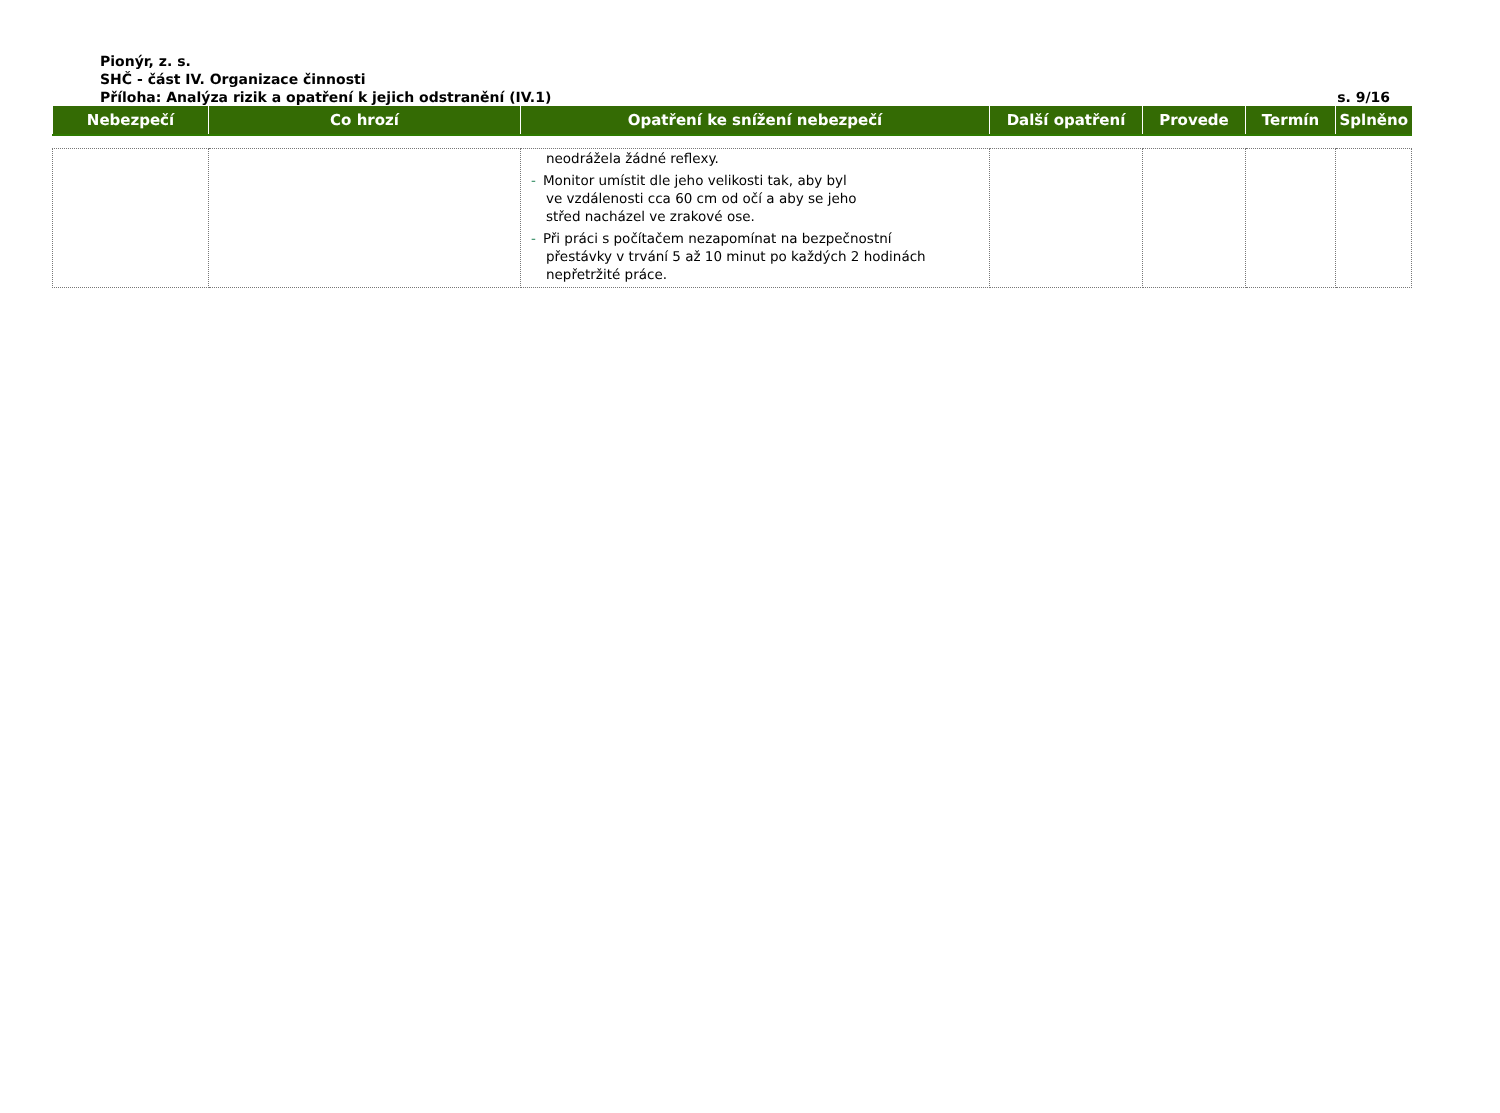Pionýr, z. s.
SHČ - část IV. Organizace činnosti
Příloha: Analýza rizik a opatření k jejich odstranění (IV.1)
s. 9/16
| Nebezpečí | Co hrozí | Opatření ke snížení nebezpečí | Další opatření | Provede | Termín | Splněno |
| --- | --- | --- | --- | --- | --- | --- |
| | | neodrážela žádné reflexy. - Monitor umístit dle jeho velikosti tak, aby byl ve vzdálenosti cca 60 cm od očí a aby se jeho střed nacházel ve zrakové ose. - Při práci s počítačem nezapomínat na bezpečnostní přestávky v trvání 5 až 10 minut po každých 2 hodinách nepřetržité práce. | | | | |